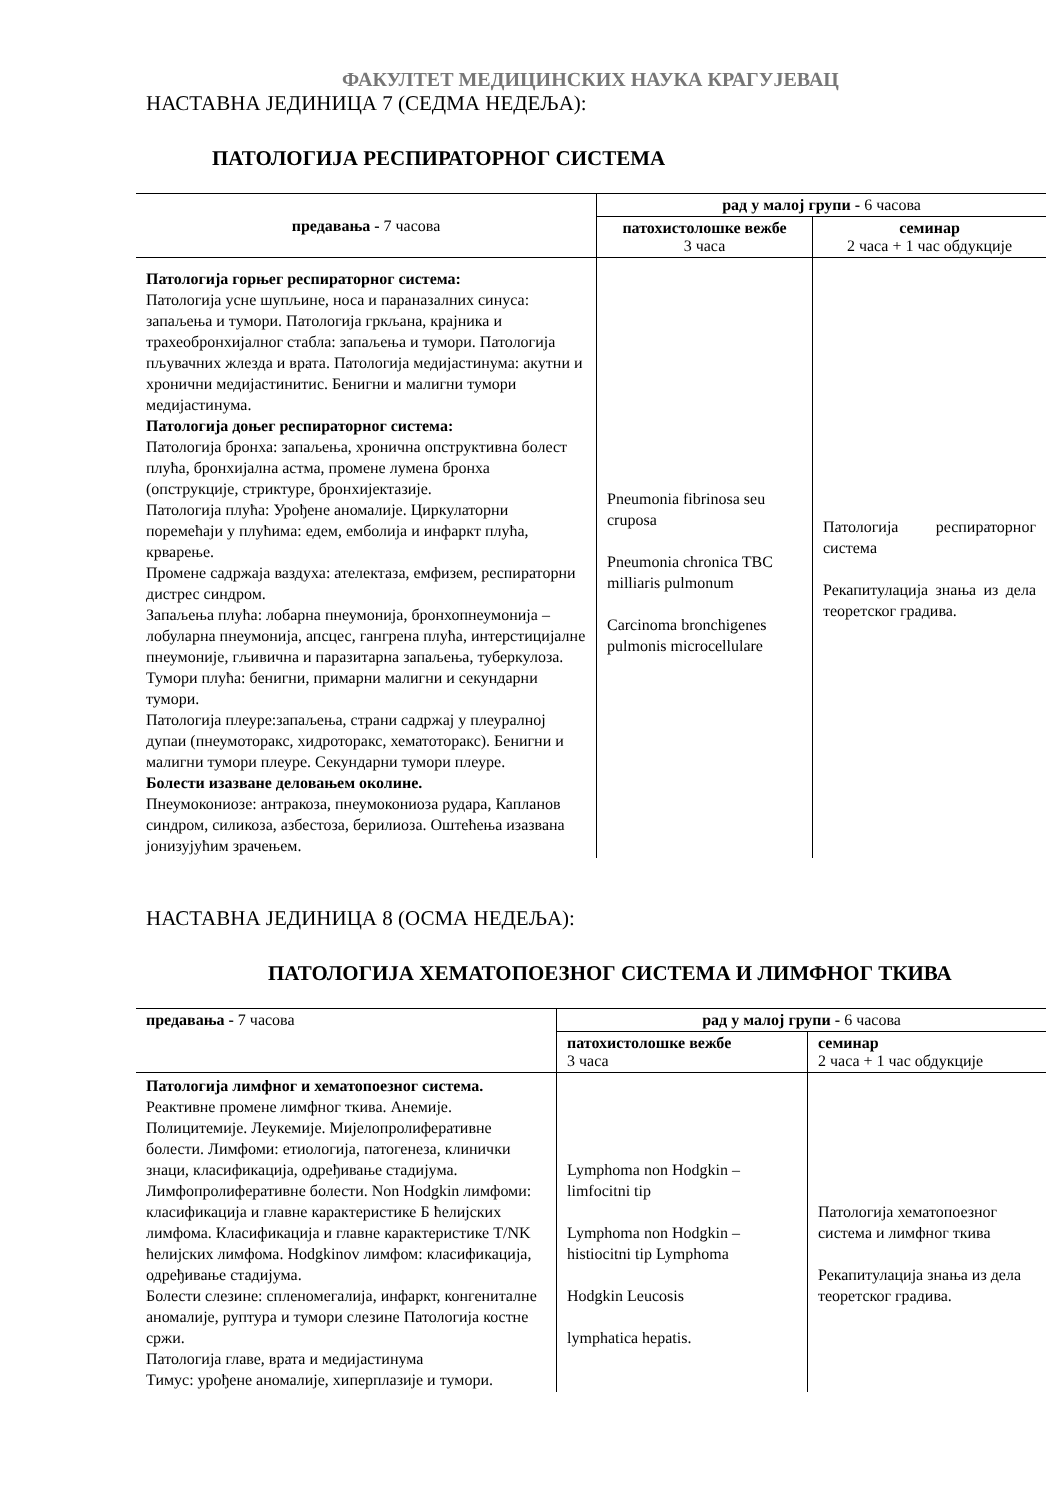ФАКУЛТЕТ МЕДИЦИНСКИХ НАУКА КРАГУЈЕВАЦ
НАСТАВНА ЈЕДИНИЦА 7 (СЕДМА НЕДЕЉА):
ПАТОЛОГИЈА РЕСПИРАТОРНОГ СИСТЕМА
| предавања - 7 часова | рад у малој групи - 6 часова | |
| --- | --- | --- |
| | патохистолошке вежбе 3 часа | семинар 2 часа + 1 час обдукције |
| Патологија горњег респираторног система: Патологија усне шупљине, носа и параназалних синуса: запаљења и тумори. Патологија гркљана, крајника и трахеобронхијалног стабла: запаљења и тумори. Патологија пљувачних жлезда и врата. Патологија медијастинума: акутни и хронични медијастинитис. Бенигни и малигни тумори медијастинума. Патологија доњег респираторног система: Патологија бронха: запаљења, хронична опструктивна болест плућа, бронхијална астма, промене лумена бронха (опструкције, стриктуре, бронхијектазије. Патологија плућа: Урођене аномалије. Циркулаторни поремећаји у плућима: едем, емболија и инфаркт плућа, крварење. Промене садржаја ваздуха: ателектаза, емфизем, респираторни дистрес синдром. Запаљења плућа: лобарна пнеумонија, бронхопнеумонија – лобуларна пнеумонија, апсцес, гангрена плућа, интерстицијалне пнеумоније, гљивична и паразитарна запаљења, туберкулоза. Тумори плућа: бенигни, примарни малигни и секундарни тумори. Патологија плеуре:запаљења, страни садржај у плеуралној дупаи (пнеумоторакс, хидроторакс, хематоторакс). Бенигни и малигни тумори плеуре. Секундарни тумори плеуре. Болести изазване деловањем околине. Пнеумокониозе: антракоза, пнеумокониоза рудара, Капланов синдром, силикоза, азбестоза, берилиоза. Оштећења изазвана јонизујућим зрачењем. | Pneumonia fibrinosa seu cruposa Pneumonia chronica TBC milliaris pulmonum Carcinoma bronchigenes pulmonis microcellulare | Патологија респираторног система Рекапитулација знања из дела теоретског градива. |
НАСТАВНА ЈЕДИНИЦА 8 (ОСМА НЕДЕЉА):
ПАТОЛОГИЈА ХЕМАТОПОЕЗНОГ СИСТЕМА И ЛИМФНОГ ТКИВА
| предавања - 7 часова | рад у малој групи - 6 часова | |
| --- | --- | --- |
| | патохистолошке вежбе 3 часа | семинар 2 часа + 1 час обдукције |
| Патологија лимфног и хематопоезног система. Реактивне промене лимфног ткива. Анемије. Полицитемије. Леукемије. Мијелопролиферативне болести. Лимфоми: етиологија, патогенеза, клинички знаци, класификација, одређивање стадијума. Лимфопролиферативне болести. Non Hodgkin лимфоми: класификација и главне карактеристике Б ћелијских лимфома. Класификација и главне карактеристике T/NK ћелијских лимфома. Hodgkinov лимфом: класификација, одређивање стадијума. Болести слезине: спленомегалија, инфаркт, конгениталне аномалије, руптура и тумори слезине Патологија костне сржи. Патологија главе, врата и медијастинума Тимус: урођене аномалије, хиперплазије и тумори. | Lymphoma non Hodgkin – limfocitni tip Lymphoma non Hodgkin – histiocitni tip Lymphoma Hodgkin Leucosis lymphatica hepatis. | Патологија хематопоезног система и лимфног ткива Рекапитулација знања из дела теоретског градива. |